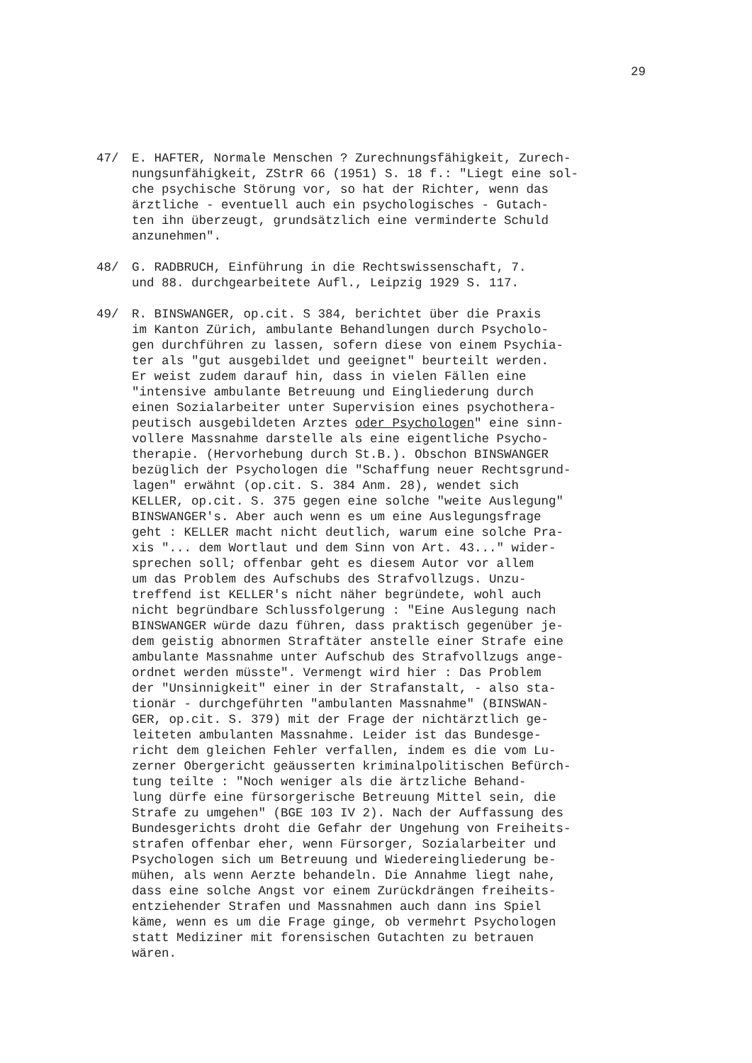29
47/ E. HAFTER, Normale Menschen ? Zurechnungsfähigkeit, Zurech- nungsunfähigkeit, ZStrR 66 (1951) S. 18 f.: "Liegt eine sol- che psychische Störung vor, so hat der Richter, wenn das ärztliche - eventuell auch ein psychologisches - Gutach- ten ihn überzeugt, grundsätzlich eine verminderte Schuld anzunehmen".
48/ G. RADBRUCH, Einführung in die Rechtswissenschaft, 7. und 88. durchgearbeitete Aufl., Leipzig 1929 S. 117.
49/ R. BINSWANGER, op.cit. S 384, berichtet über die Praxis im Kanton Zürich, ambulante Behandlungen durch Psycholo- gen durchführen zu lassen, sofern diese von einem Psychia- ter als "gut ausgebildet und geeignet" beurteilt werden. Er weist zudem darauf hin, dass in vielen Fällen eine "intensive ambulante Betreuung und Eingliederung durch einen Sozialarbeiter unter Supervision eines psychothera- peutisch ausgebildeten Arztes oder Psychologen" eine sinn- vollere Massnahme darstelle als eine eigentliche Psycho- therapie. (Hervorhebung durch St.B.). Obschon BINSWANGER bezüglich der Psychologen die "Schaffung neuer Rechtsgrund- lagen" erwähnt (op.cit. S. 384 Anm. 28), wendet sich KELLER, op.cit. S. 375 gegen eine solche "weite Auslegung" BINSWANGER's. Aber auch wenn es um eine Auslegungsfrage geht : KELLER macht nicht deutlich, warum eine solche Pra- xis "... dem Wortlaut und dem Sinn von Art. 43..." wider- sprechen soll; offenbar geht es diesem Autor vor allem um das Problem des Aufschubs des Strafvollzugs. Unzu- treffend ist KELLER's nicht näher begründete, wohl auch nicht begründbare Schlussfolgerung : "Eine Auslegung nach BINSWANGER würde dazu führen, dass praktisch gegenüber je- dem geistig abnormen Straftäter anstelle einer Strafe eine ambulante Massnahme unter Aufschub des Strafvollzugs ange- ordnet werden müsste". Vermengt wird hier : Das Problem der "Unsinnigkeit" einer in der Strafanstalt, - also sta- tionär - durchgeführten "ambulanten Massnahme" (BINSWAN- GER, op.cit. S. 379) mit der Frage der nichtärztlich ge- leiteten ambulanten Massnahme. Leider ist das Bundesge- richt dem gleichen Fehler verfallen, indem es die vom Lu- zerner Obergericht geäusserten kriminalpolitischen Befürch- tung teilte : "Noch weniger als die ärtzliche Behand- lung dürfe eine fürsorgerische Betreuung Mittel sein, die Strafe zu umgehen" (BGE 103 IV 2). Nach der Auffassung des Bundesgerichts droht die Gefahr der Ungehung von Freiheits- strafen offenbar eher, wenn Fürsorger, Sozialarbeiter und Psychologen sich um Betreuung und Wiedereingliederung be- mühen, als wenn Aerzte behandeln. Die Annahme liegt nahe, dass eine solche Angst vor einem Zurückdrängen freiheits- entziehender Strafen und Massnahmen auch dann ins Spiel käme, wenn es um die Frage ginge, ob vermehrt Psychologen statt Mediziner mit forensischen Gutachten zu betrauen wären.